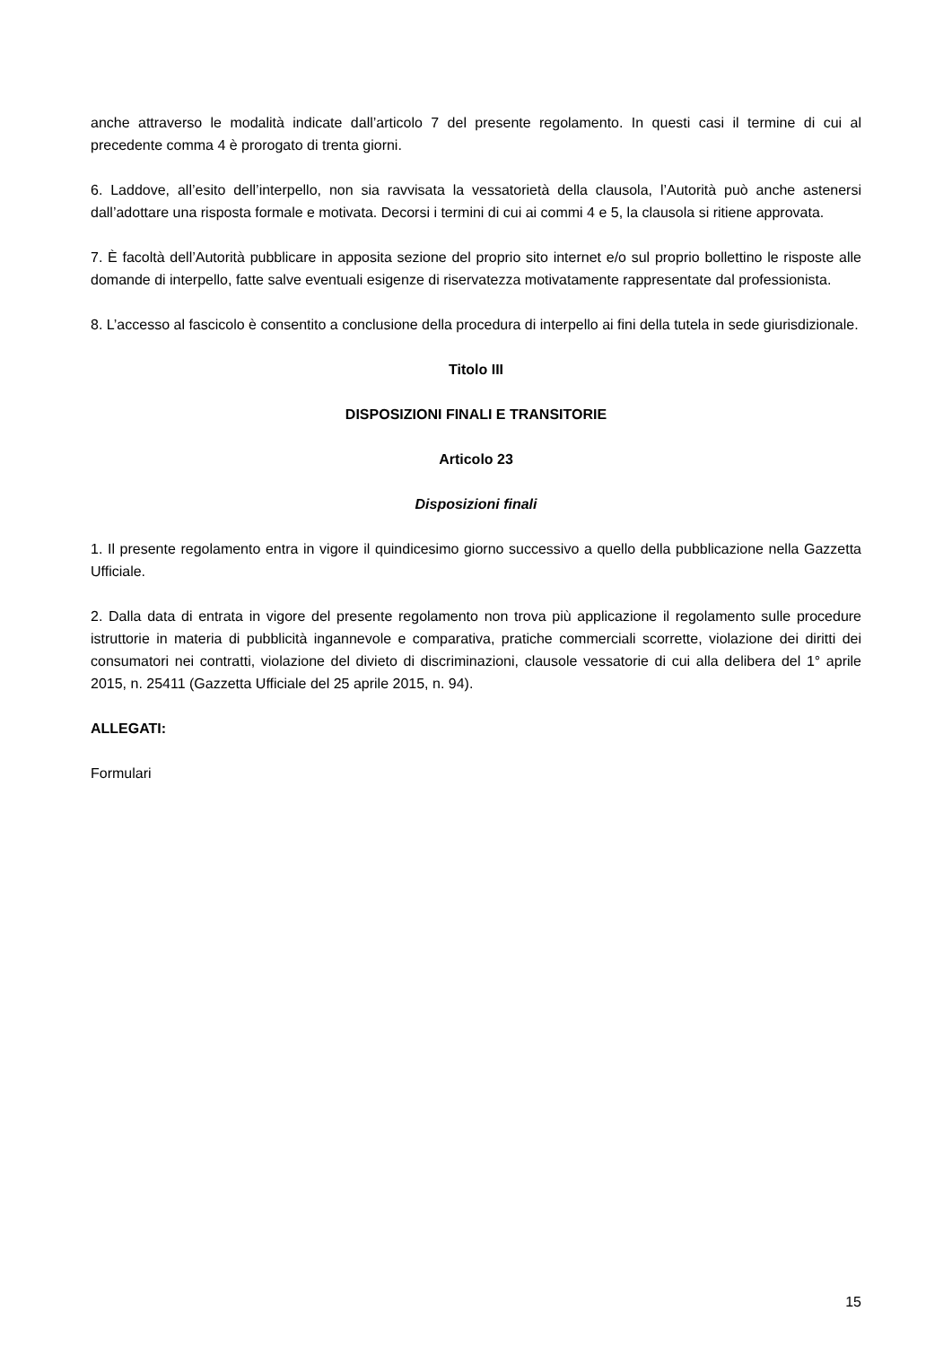anche attraverso le modalità indicate dall’articolo 7 del presente regolamento. In questi casi il termine di cui al precedente comma 4 è prorogato di trenta giorni.
6. Laddove, all’esito dell’interpello, non sia ravvisata la vessatorietà della clausola, l’Autorità può anche astenersi dall’adottare una risposta formale e motivata. Decorsi i termini di cui ai commi 4 e 5, la clausola si ritiene approvata.
7. È facoltà dell’Autorità pubblicare in apposita sezione del proprio sito internet e/o sul proprio bollettino le risposte alle domande di interpello, fatte salve eventuali esigenze di riservatezza motivatamente rappresentate dal professionista.
8. L’accesso al fascicolo è consentito a conclusione della procedura di interpello ai fini della tutela in sede giurisdizionale.
Titolo III
DISPOSIZIONI FINALI E TRANSITORIE
Articolo 23
Disposizioni finali
1. Il presente regolamento entra in vigore il quindicesimo giorno successivo a quello della pubblicazione nella Gazzetta Ufficiale.
2. Dalla data di entrata in vigore del presente regolamento non trova più applicazione il regolamento sulle procedure istruttorie in materia di pubblicità ingannevole e comparativa, pratiche commerciali scorrette, violazione dei diritti dei consumatori nei contratti, violazione del divieto di discriminazioni, clausole vessatorie di cui alla delibera del 1° aprile 2015, n. 25411 (Gazzetta Ufficiale del 25 aprile 2015, n. 94).
ALLEGATI:
Formulari
15